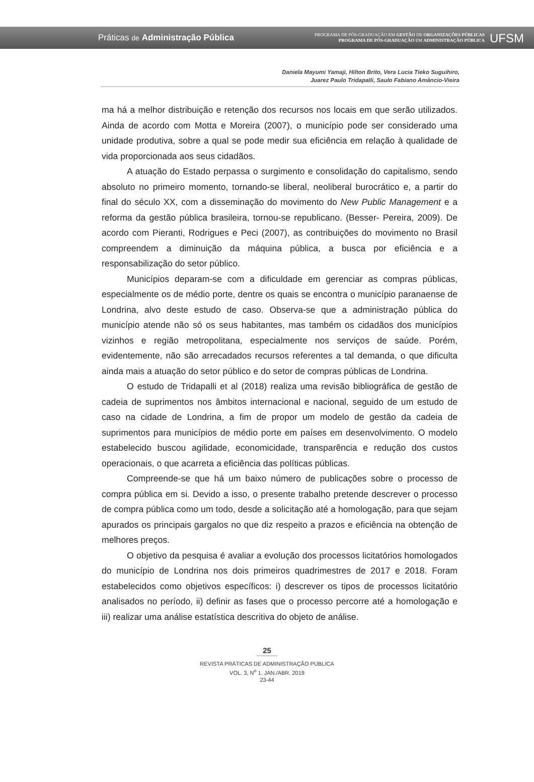Práticas de Administração Pública
PROGRAMA DE PÓS-GRADUAÇÃO EM GESTÃO DE ORGANIZAÇÕES PÚBLICAS
PROGRAMA DE PÓS-GRADUAÇÃO EM ADMINISTRAÇÃO PÚBLICA
UFSM
Daniela Mayumi Yamaji, Hilton Brito, Vera Lucia Tieko Suguihiro,
Juarez Paulo Tridapalli, Saulo Fabiano Amâncio-Vieira
ma há a melhor distribuição e retenção dos recursos nos locais em que serão utilizados. Ainda de acordo com Motta e Moreira (2007), o município pode ser considerado uma unidade produtiva, sobre a qual se pode medir sua eficiência em relação à qualidade de vida proporcionada aos seus cidadãos.
A atuação do Estado perpassa o surgimento e consolidação do capitalismo, sendo absoluto no primeiro momento, tornando-se liberal, neoliberal burocrático e, a partir do final do século XX, com a disseminação do movimento do New Public Management e a reforma da gestão pública brasileira, tornou-se republicano. (Besser- Pereira, 2009). De acordo com Pieranti, Rodrigues e Peci (2007), as contribuições do movimento no Brasil compreendem a diminuição da máquina pública, a busca por eficiência e a responsabilização do setor público.
Municípios deparam-se com a dificuldade em gerenciar as compras públicas, especialmente os de médio porte, dentre os quais se encontra o município paranaense de Londrina, alvo deste estudo de caso. Observa-se que a administração pública do município atende não só os seus habitantes, mas também os cidadãos dos municípios vizinhos e região metropolitana, especialmente nos serviços de saúde. Porém, evidentemente, não são arrecadados recursos referentes a tal demanda, o que dificulta ainda mais a atuação do setor público e do setor de compras públicas de Londrina.
O estudo de Tridapalli et al (2018) realiza uma revisão bibliográfica de gestão de cadeia de suprimentos nos âmbitos internacional e nacional, seguido de um estudo de caso na cidade de Londrina, a fim de propor um modelo de gestão da cadeia de suprimentos para municípios de médio porte em países em desenvolvimento. O modelo estabelecido buscou agilidade, economicidade, transparência e redução dos custos operacionais, o que acarreta a eficiência das políticas públicas.
Compreende-se que há um baixo número de publicações sobre o processo de compra pública em si. Devido a isso, o presente trabalho pretende descrever o processo de compra pública como um todo, desde a solicitação até a homologação, para que sejam apurados os principais gargalos no que diz respeito a prazos e eficiência na obtenção de melhores preços.
O objetivo da pesquisa é avaliar a evolução dos processos licitatórios homologados do município de Londrina nos dois primeiros quadrimestres de 2017 e 2018. Foram estabelecidos como objetivos específicos: i) descrever os tipos de processos licitatório analisados no período, ii) definir as fases que o processo percorre até a homologação e iii) realizar uma análise estatística descritiva do objeto de análise.
25
REVISTA PRÁTICAS DE ADMINISTRAÇÃO PÚBLICA
VOL. 3, N<sup>o</sup> 1. JAN./ABR. 2019
23-44